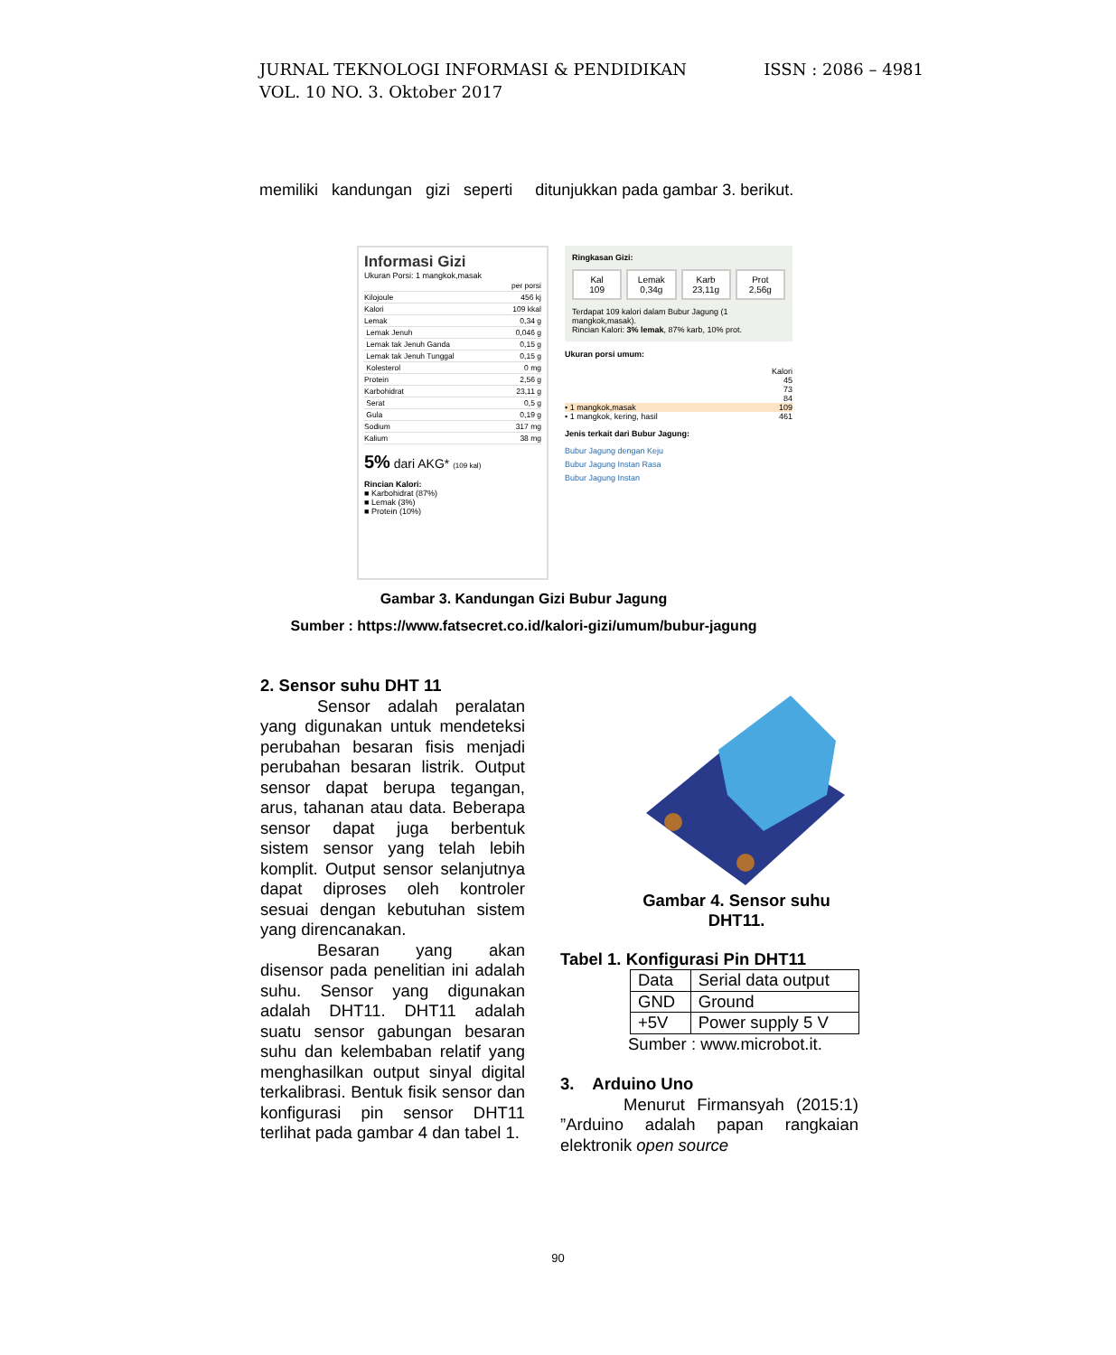ISSN : 2086 – 4981 JURNAL TEKNOLOGI INFORMASI & PENDIDIKAN
VOL. 10 NO. 3. Oktober 2017
memiliki kandungan gizi seperti ditunjukkan pada gambar 3. berikut.
Informasi Gizi
Ukuran Porsi: 1 mangkok,masak
| | per porsi |
| Kilojoule | 456 kj |
| Kalori | 109 kkal |
| Lemak | 0,34 g |
| Lemak Jenuh | 0,046 g |
| Lemak tak Jenuh Ganda | 0,15 g |
| Lemak tak Jenuh Tunggal | 0,15 g |
| Kolesterol | 0 mg |
| Protein | 2,56 g |
| Karbohidrat | 23,11 g |
| Serat | 0,5 g |
| Gula | 0,19 g |
| Sodium | 317 mg |
| Kalium | 38 mg |
5% dari AKG* (109 kal)
Rincian Kalori:
■ Karbohidrat (87%)
■ Lemak (3%)
■ Protein (10%)
Ringkasan Gizi:
Kal
109
Lemak
0,34g
Karb
23,11g
Prot
2,56g
Terdapat 109 kalori dalam Bubur Jagung (1 mangkok,masak).
Rincian Kalori: 3% lemak, 87% karb, 10% prot.
Ukuran porsi umum:
Kalori
45
73
84
• 1 mangkok,masak 109
• 1 mangkok, kering, hasil 461
Jenis terkait dari Bubur Jagung:
Bubur Jagung dengan Keju
Bubur Jagung Instan Rasa
Bubur Jagung Instan
Gambar 3. Kandungan Gizi Bubur Jagung
Sumber : https://www.fatsecret.co.id/kalori-gizi/umum/bubur-jagung
2. Sensor suhu DHT 11
Sensor adalah peralatan yang digunakan untuk mendeteksi perubahan besaran fisis menjadi perubahan besaran listrik. Output sensor dapat berupa tegangan, arus, tahanan atau data. Beberapa sensor dapat juga berbentuk sistem sensor yang telah lebih komplit. Output sensor selanjutnya dapat diproses oleh kontroler sesuai dengan kebutuhan sistem yang direncanakan.
Besaran yang akan disensor pada penelitian ini adalah suhu. Sensor yang digunakan adalah DHT11. DHT11 adalah suatu sensor gabungan besaran suhu dan kelembaban relatif yang menghasilkan output sinyal digital terkalibrasi. Bentuk fisik sensor dan konfigurasi pin sensor DHT11 terlihat pada gambar 4 dan tabel 1.
Gambar 4. Sensor suhu
DHT11.
Tabel 1. Konfigurasi Pin DHT11
| Data | Serial data output |
| GND | Ground |
| +5V | Power supply 5 V |
Sumber : www.microbot.it.
3. Arduino Uno
Menurut Firmansyah (2015:1) ”Arduino adalah papan rangkaian elektronik open source
90